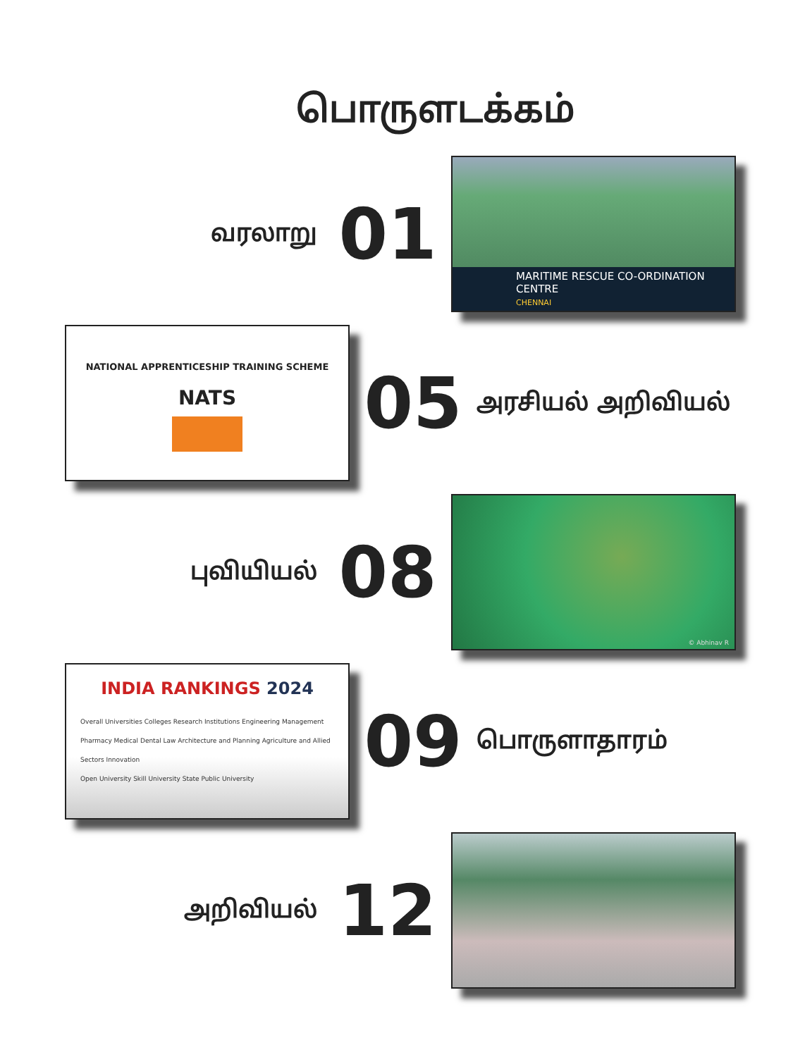பொருளடக்கம்
வரலாறு
01
MARITIME RESCUE CO-ORDINATION CENTRE
CHENNAI
NATIONAL APPRENTICESHIP TRAINING SCHEME
NATS
05
அரசியல் அறிவியல்
புவியியல்
08
© Abhinav R
INDIA RANKINGS 2024
Overall Universities Colleges Research Institutions Engineering Management
Pharmacy Medical Dental Law Architecture and Planning Agriculture and Allied Sectors Innovation
Open University Skill University State Public University
09
பொருளாதாரம்
அறிவியல்
12